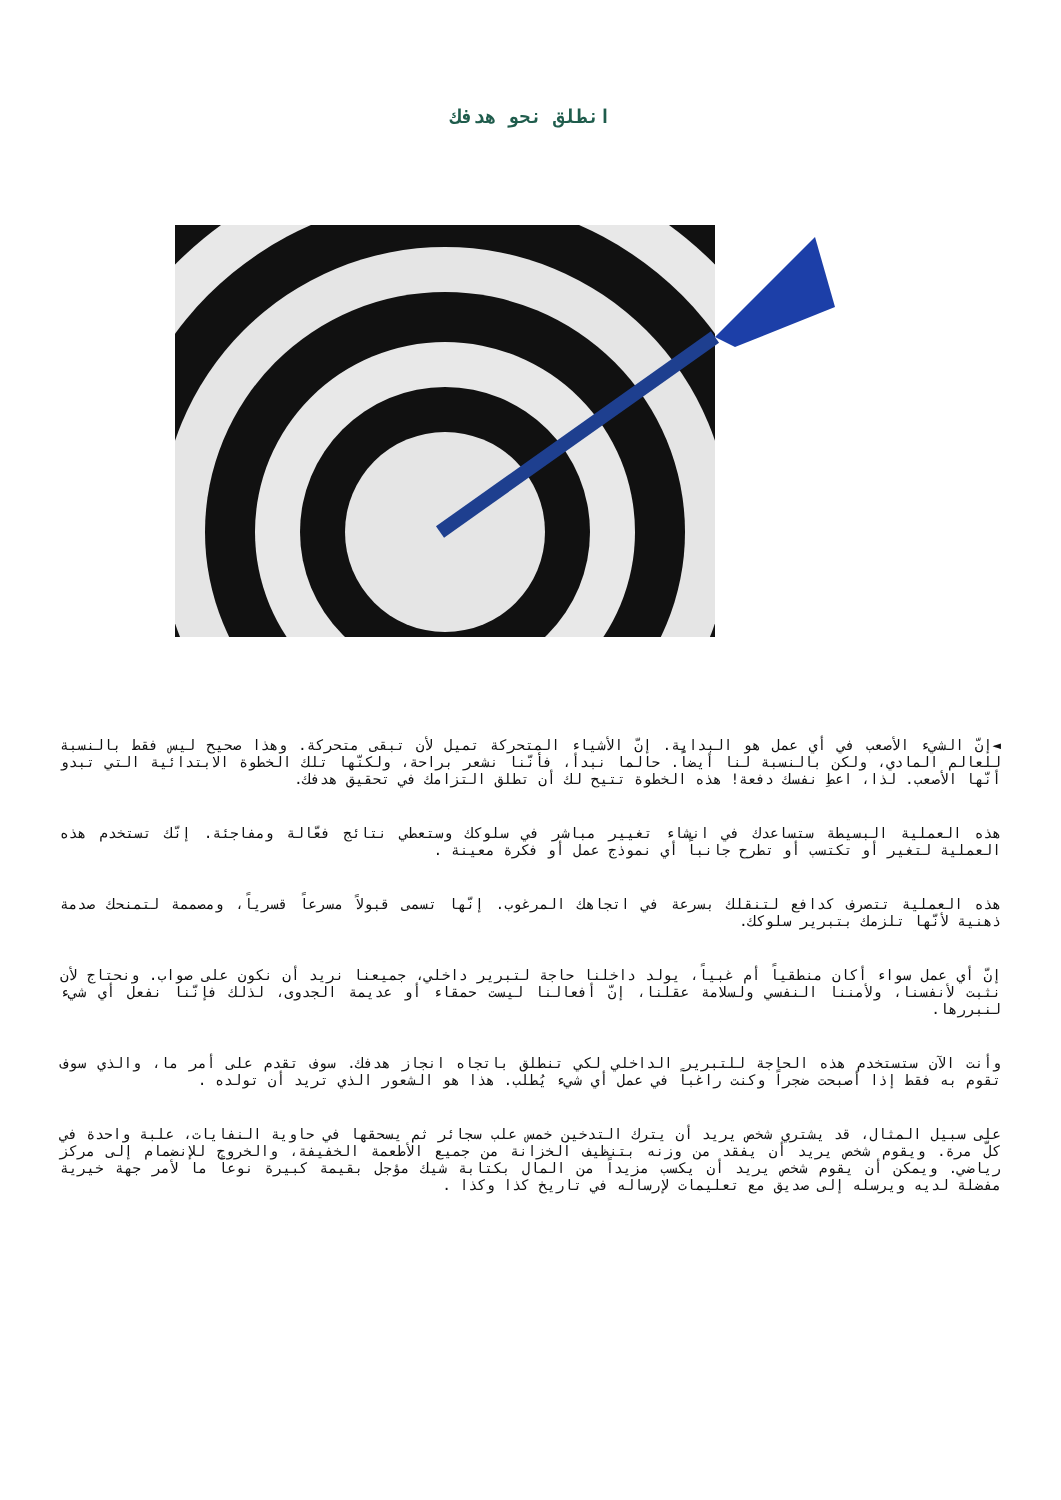انطلق نحو هدفك
◄إنّ الشيء الأصعب في أي عمل هو البداية. إنّ الأشياء المتحركة تميل لأن تبقى متحركة. وهذا صحيح ليس فقط بالنسبة للعالم المادي، ولكن بالنسبة لنا أيضاً. حالما نبدأ، فأنّنا نشعر براحة، ولكنّها تلك الخطوة الابتدائية التي تبدو أنّها الأصعب. لذا، اعطِ نفسك دفعة! هذه الخطوة تتيح لك أن تطلق التزامك في تحقيق هدفك.
هذه العملية البسيطة ستساعدك في انشاء تغيير مباشر في سلوكك وستعطي نتائج فعّالة ومفاجئة. إنّك تستخدم هذه العملية لتغير أو تكتسب أو تطرح جانباً أي نموذج عمل أو فكرة معينة .
هذه العملية تتصرف كدافع لتنقلك بسرعة في اتجاهك المرغوب. إنّها تسمى قبولاً مسرعاً قسرياً، ومصممة لتمنحك صدمة ذهنية لأنّها تلزمك بتبرير سلوكك.
إنّ أي عمل سواء أكان منطقياً أم غبياً، يولد داخلنا حاجة لتبرير داخلي، جميعنا نريد أن نكون على صواب. ونحتاج لأن نثبت لأنفسنا، ولأمننا النفسي ولسلامة عقلنا، إنّ أفعالنا ليست حمقاء أو عديمة الجدوى، لذلك فإنّنا نفعل أي شيء لنبررها.
وأنت الآن ستستخدم هذه الحاجة للتبرير الداخلي لكي تنطلق باتجاه انجاز هدفك. سوف تقدم على أمر ما، والذي سوف تقوم به فقط إذا أصبحت ضجراً وكنت راغباً في عمل أي شيء يُطلب. هذا هو الشعور الذي تريد أن تولده .
على سبيل المثال، قد يشتري شخص يريد أن يترك التدخين خمس علب سجائر ثم يسحقها في حاوية النفايات، علبة واحدة في كلّ مرة. ويقوم شخص يريد أن يفقد من وزنه بتنظيف الخزانة من جميع الأطعمة الخفيفة، والخروج للإنضمام إلى مركز رياضي. ويمكن أن يقوم شخص يريد أن يكسب مزيداً من المال بكتابة شيك مؤجل بقيمة كبيرة نوعاً ما لأمر جهة خيرية مفضلة لديه ويرسله إلى صديق مع تعليمات لإرساله في تاريخ كذا وكذا .